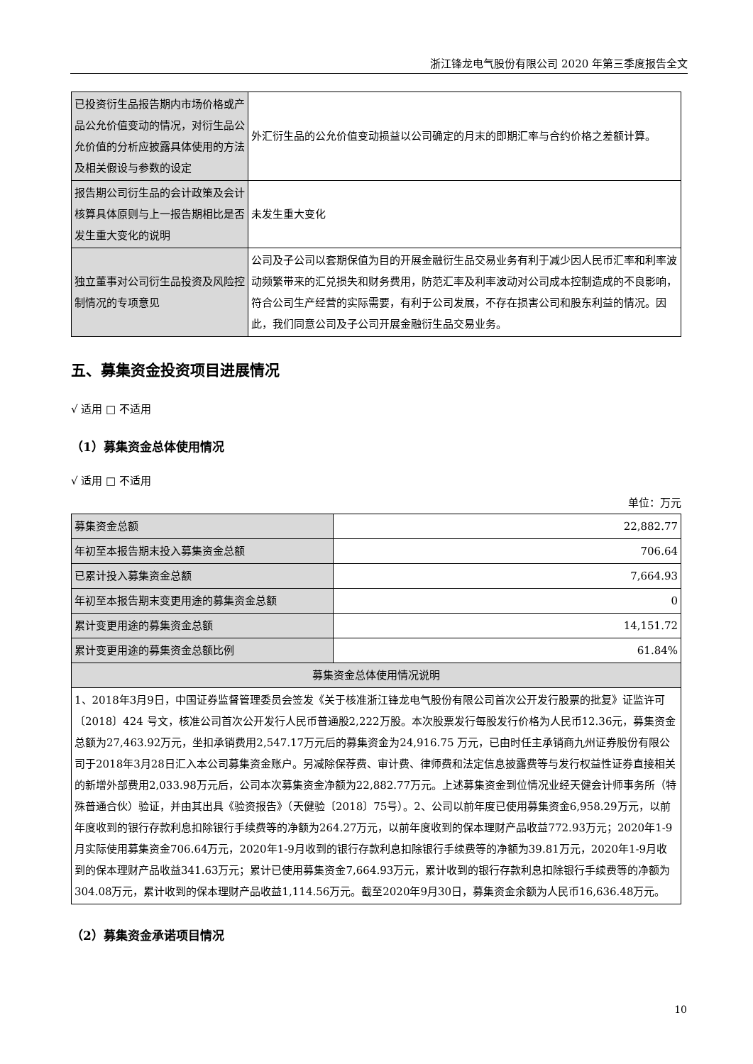浙江锋龙电气股份有限公司 2020 年第三季度报告全文
| 已投资衍生品报告期内市场价格或产品公允价值变动的情况，对衍生品公允价值的分析应披露具体使用的方法及相关假设与参数的设定 | 外汇衍生品的公允价值变动损益以公司确定的月末的即期汇率与合约价格之差额计算。 |
| 报告期公司衍生品的会计政策及会计核算具体原则与上一报告期相比是否发生重大变化的说明 | 未发生重大变化 |
| 独立董事对公司衍生品投资及风险控制情况的专项意见 | 公司及子公司以套期保值为目的开展金融衍生品交易业务有利于减少因人民币汇率和利率波动频繁带来的汇兑损失和财务费用，防范汇率及利率波动对公司成本控制造成的不良影响，符合公司生产经营的实际需要，有利于公司发展，不存在损害公司和股东利益的情况。因此，我们同意公司及子公司开展金融衍生品交易业务。 |
五、募集资金投资项目进展情况
√ 适用 □ 不适用
（1）募集资金总体使用情况
√ 适用 □ 不适用
单位：万元
| 募集资金总额 | 22,882.77 |
| 年初至本报告期末投入募集资金总额 | 706.64 |
| 已累计投入募集资金总额 | 7,664.93 |
| 年初至本报告期末变更用途的募集资金总额 | 0 |
| 累计变更用途的募集资金总额 | 14,151.72 |
| 累计变更用途的募集资金总额比例 | 61.84% |
| 募集资金总体使用情况说明 | |
| 1、2018年3月9日，中国证券监督管理委员会签发《关于核准浙江锋龙电气股份有限公司首次公开发行股票的批复》证监许可〔2018〕424 号文，核准公司首次公开发行人民币普通股2,222万股。本次股票发行每股发行价格为人民币12.36元，募集资金总额为27,463.92万元，坐扣承销费用2,547.17万元后的募集资金为24,916.75 万元，已由时任主承销商九州证券股份有限公司于2018年3月28日汇入本公司募集资金账户。另减除保荐费、审计费、律师费和法定信息披露费等与发行权益性证券直接相关的新增外部费用2,033.98万元后，公司本次募集资金净额为22,882.77万元。上述募集资金到位情况业经天健会计师事务所（特殊普通合伙）验证，并由其出具《验资报告》（天健验〔2018〕75号）。2、公司以前年度已使用募集资金6,958.29万元，以前年度收到的银行存款利息扣除银行手续费等的净额为264.27万元，以前年度收到的保本理财产品收益772.93万元；2020年1-9月实际使用募集资金706.64万元，2020年1-9月收到的银行存款利息扣除银行手续费等的净额为39.81万元，2020年1-9月收到的保本理财产品收益341.63万元；累计已使用募集资金7,664.93万元，累计收到的银行存款利息扣除银行手续费等的净额为304.08万元，累计收到的保本理财产品收益1,114.56万元。截至2020年9月30日，募集资金余额为人民币16,636.48万元。 | |
（2）募集资金承诺项目情况
10